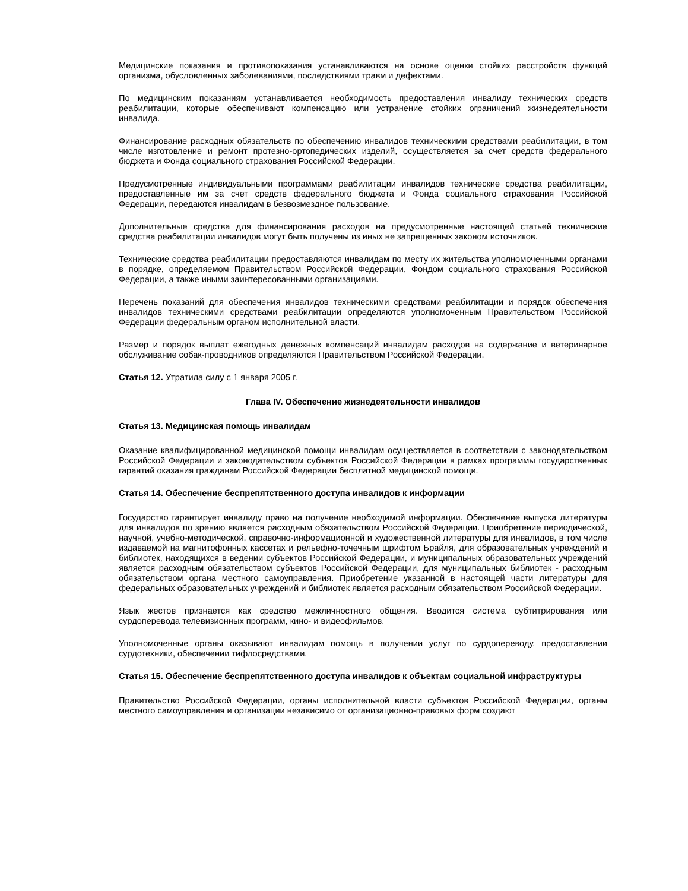Медицинские показания и противопоказания устанавливаются на основе оценки стойких расстройств функций организма, обусловленных заболеваниями, последствиями травм и дефектами.
По медицинским показаниям устанавливается необходимость предоставления инвалиду технических средств реабилитации, которые обеспечивают компенсацию или устранение стойких ограничений жизнедеятельности инвалида.
Финансирование расходных обязательств по обеспечению инвалидов техническими средствами реабилитации, в том числе изготовление и ремонт протезно-ортопедических изделий, осуществляется за счет средств федерального бюджета и Фонда социального страхования Российской Федерации.
Предусмотренные индивидуальными программами реабилитации инвалидов технические средства реабилитации, предоставленные им за счет средств федерального бюджета и Фонда социального страхования Российской Федерации, передаются инвалидам в безвозмездное пользование.
Дополнительные средства для финансирования расходов на предусмотренные настоящей статьей технические средства реабилитации инвалидов могут быть получены из иных не запрещенных законом источников.
Технические средства реабилитации предоставляются инвалидам по месту их жительства уполномоченными органами в порядке, определяемом Правительством Российской Федерации, Фондом социального страхования Российской Федерации, а также иными заинтересованными организациями.
Перечень показаний для обеспечения инвалидов техническими средствами реабилитации и порядок обеспечения инвалидов техническими средствами реабилитации определяются уполномоченным Правительством Российской Федерации федеральным органом исполнительной власти.
Размер и порядок выплат ежегодных денежных компенсаций инвалидам расходов на содержание и ветеринарное обслуживание собак-проводников определяются Правительством Российской Федерации.
Статья 12. Утратила силу с 1 января 2005 г.
Глава IV. Обеспечение жизнедеятельности инвалидов
Статья 13. Медицинская помощь инвалидам
Оказание квалифицированной медицинской помощи инвалидам осуществляется в соответствии с законодательством Российской Федерации и законодательством субъектов Российской Федерации в рамках программы государственных гарантий оказания гражданам Российской Федерации бесплатной медицинской помощи.
Статья 14. Обеспечение беспрепятственного доступа инвалидов к информации
Государство гарантирует инвалиду право на получение необходимой информации. Обеспечение выпуска литературы для инвалидов по зрению является расходным обязательством Российской Федерации. Приобретение периодической, научной, учебно-методической, справочно-информационной и художественной литературы для инвалидов, в том числе издаваемой на магнитофонных кассетах и рельефно-точечным шрифтом Брайля, для образовательных учреждений и библиотек, находящихся в ведении субъектов Российской Федерации, и муниципальных образовательных учреждений является расходным обязательством субъектов Российской Федерации, для муниципальных библиотек - расходным обязательством органа местного самоуправления. Приобретение указанной в настоящей части литературы для федеральных образовательных учреждений и библиотек является расходным обязательством Российской Федерации.
Язык жестов признается как средство межличностного общения. Вводится система субтитрирования или сурдоперевода телевизионных программ, кино- и видеофильмов.
Уполномоченные органы оказывают инвалидам помощь в получении услуг по сурдопереводу, предоставлении сурдотехники, обеспечении тифлосредствами.
Статья 15. Обеспечение беспрепятственного доступа инвалидов к объектам социальной инфраструктуры
Правительство Российской Федерации, органы исполнительной власти субъектов Российской Федерации, органы местного самоуправления и организации независимо от организационно-правовых форм создают